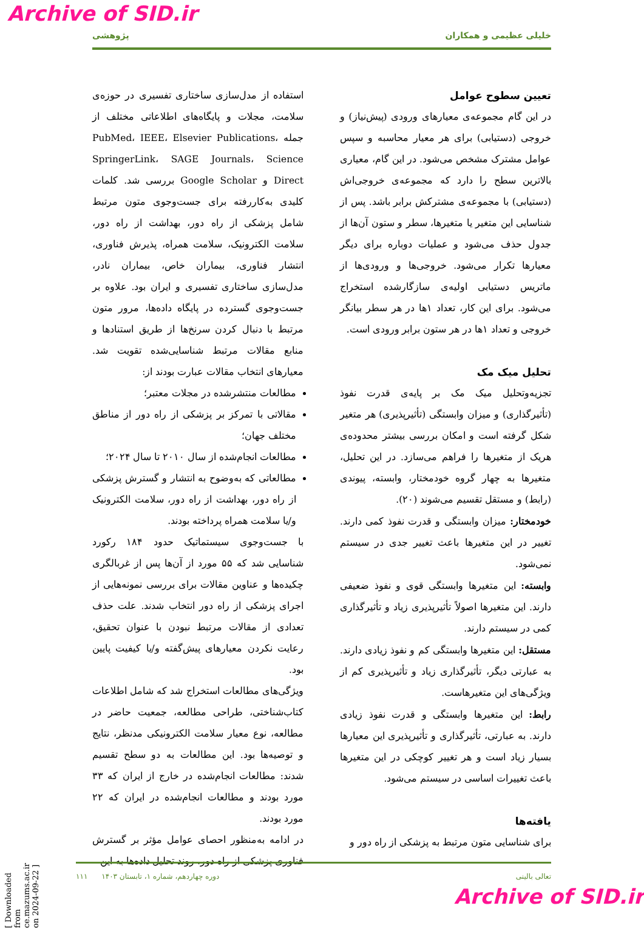Archive of SID.ir
خلیلی عظیمی و همکاران پژوهشی
تعیین سطوح عوامل
در این گام مجموعه‌ی معیارهای ورودی (پیش‌نیاز) و خروجی (دستیابی) برای هر معیار محاسبه و سپس عوامل مشترک مشخص می‌شود. در این گام، معیاری بالاترین سطح را دارد که مجموعه‌ی خروجی‌اش (دستیابی) با مجموعه‌ی مشترکش برابر باشد. پس از شناسایی این متغیر یا متغیرها، سطر و ستون آن‌ها از جدول حذف می‌شود و عملیات دوباره برای دیگر معیارها تکرار می‌شود. خروجی‌ها و ورودی‌ها از ماتریس دستیابی اولیه‌ی سازگارشده استخراج می‌شود. برای این کار، تعداد ۱ها در هر سطر بیانگر خروجی و تعداد ۱ها در هر ستون برابر ورودی است.
تحلیل میک مک
تجزیه‌وتحلیل میک مک بر پایه‌ی قدرت نفوذ (تأثیرگذاری) و میزان وابستگی (تأثیرپذیری) هر متغیر شکل گرفته است و امکان بررسی بیشتر محدوده‌ی هریک از متغیرها را فراهم می‌سازد. در این تحلیل، متغیرها به چهار گروه خودمختار، وابسته، پیوندی (رابط) و مستقل تقسیم می‌شوند (۲۰).
خودمختار: میزان وابستگی و قدرت نفوذ کمی دارند. تغییر در این متغیرها باعث تغییر جدی در سیستم نمی‌شود.
وابسته: این متغیرها وابستگی قوی و نفوذ ضعیفی دارند. این متغیرها اصولاً تأثیرپذیری زیاد و تأثیرگذاری کمی در سیستم دارند.
مستقل: این متغیرها وابستگی کم و نفوذ زیادی دارند. به عبارتی دیگر، تأثیرگذاری زیاد و تأثیرپذیری کم از ویژگی‌های این متغیرهاست.
رابط: این متغیرها وابستگی و قدرت نفوذ زیادی دارند. به عبارتی، تأثیرگذاری و تأثیرپذیری این معیارها بسیار زیاد است و هر تغییر کوچکی در این متغیرها باعث تغییرات اساسی در سیستم می‌شود.
یافته‌ها
برای شناسایی متون مرتبط به پزشکی از راه دور و
استفاده از مدل‌سازی ساختاری تفسیری در حوزه‌ی سلامت، مجلات و پایگاه‌های اطلاعاتی مختلف از جمله PubMed، IEEE، Elsevier Publications، SpringerLink، SAGE Journals، Science Direct و Google Scholar بررسی شد. کلمات کلیدی به‌کاررفته برای جست‌وجوی متون مرتبط شامل پزشکی از راه دور، بهداشت از راه دور، سلامت الکترونیک، سلامت همراه، پذیرش فناوری، انتشار فناوری، بیماران خاص، بیماران نادر، مدل‌سازی ساختاری تفسیری و ایران بود. علاوه بر جست‌وجوی گسترده در پایگاه داده‌ها، مرور متون مرتبط با دنبال کردن سرنخ‌ها از طریق استنادها و منابع مقالات مرتبط شناسایی‌شده تقویت شد. معیارهای انتخاب مقالات عبارت بودند از:
مطالعات منتشرشده در مجلات معتبر؛
مقالاتی با تمرکز بر پزشکی از راه دور از مناطق مختلف جهان؛
مطالعات انجام‌شده از سال ۲۰۱۰ تا سال ۲۰۲۴؛
مطالعاتی که به‌وضوح به انتشار و گسترش پزشکی از راه دور، بهداشت از راه دور، سلامت الکترونیک و/یا سلامت همراه پرداخته بودند.
با جست‌وجوی سیستماتیک حدود ۱۸۴ رکورد شناسایی شد که ۵۵ مورد از آن‌ها پس از غربالگری چکیده‌ها و عناوین مقالات برای بررسی نمونه‌هایی از اجرای پزشکی از راه دور انتخاب شدند. علت حذف تعدادی از مقالات مرتبط نبودن با عنوان تحقیق، رعایت نکردن معیارهای پیش‌گفته و/یا کیفیت پایین بود.
ویژگی‌های مطالعات استخراج شد که شامل اطلاعات کتاب‌شناختی، طراحی مطالعه، جمعیت حاضر در مطالعه، نوع معیار سلامت الکترونیکی مدنظر، نتایج و توصیه‌ها بود. این مطالعات به دو سطح تقسیم شدند: مطالعات انجام‌شده در خارج از ایران که ۳۳ مورد بودند و مطالعات انجام‌شده در ایران که ۲۲ مورد بودند.
در ادامه به‌منظور احصای عوامل مؤثر بر گسترش فناوری پزشکی از راه دور، روند تحلیل داده‌ها به این
تعالی بالینی دوره چهاردهم، شماره ۱، تابستان ۱۴۰۳ ۱۱۱
[ Downloaded from ce.mazums.ac.ir on 2024-09-22 ]
Archive of SID.ir